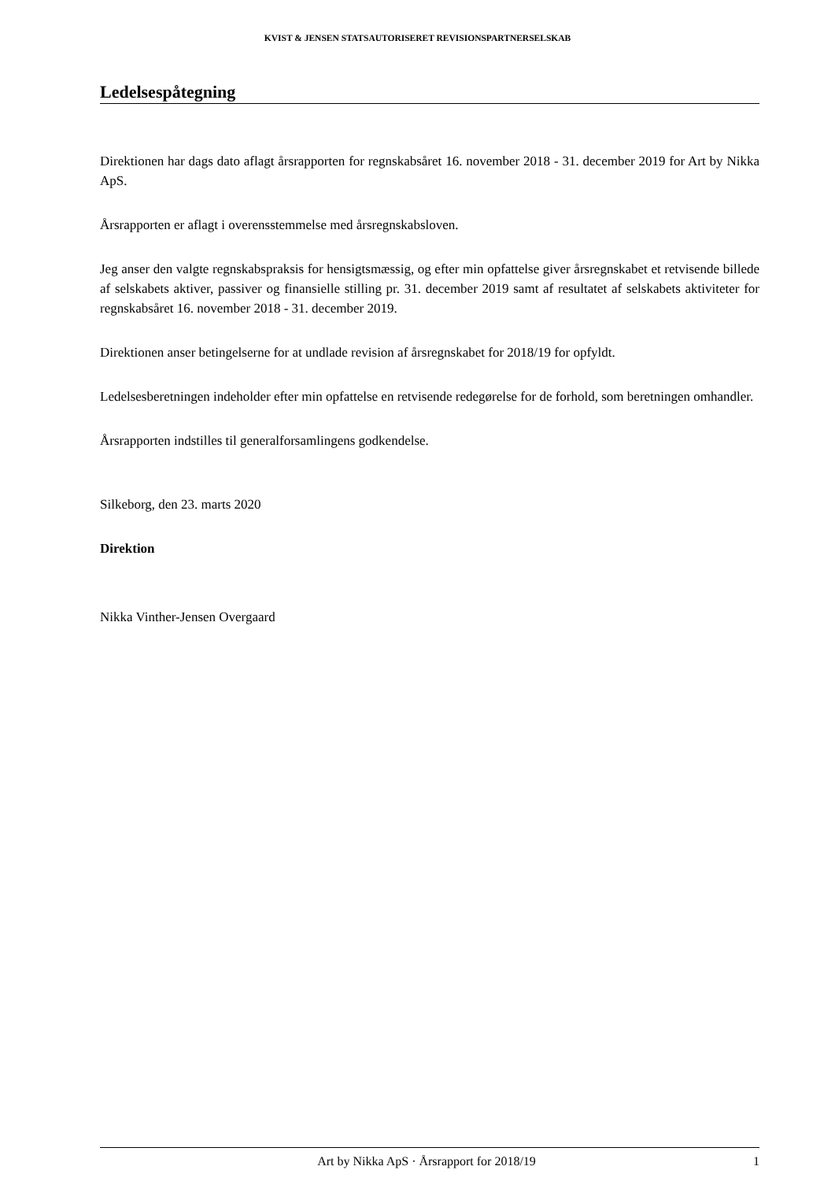KVIST & JENSEN STATSAUTORISERET REVISIONSPARTNERSELSKAB
Ledelsespåtegning
Direktionen har dags dato aflagt årsrapporten for regnskabsåret 16. november 2018 - 31. december 2019 for Art by Nikka ApS.
Årsrapporten er aflagt i overensstemmelse med årsregnskabsloven.
Jeg anser den valgte regnskabspraksis for hensigtsmæssig, og efter min opfattelse giver årsregnskabet et retvisende billede af selskabets aktiver, passiver og finansielle stilling pr. 31. december 2019 samt af resultatet af selskabets aktiviteter for regnskabsåret 16. november 2018 - 31. december 2019.
Direktionen anser betingelserne for at undlade revision af årsregnskabet for 2018/19 for opfyldt.
Ledelsesberetningen indeholder efter min opfattelse en retvisende redegørelse for de forhold, som beretningen omhandler.
Årsrapporten indstilles til generalforsamlingens godkendelse.
Silkeborg, den 23. marts 2020
Direktion
Nikka Vinther-Jensen Overgaard
Art by Nikka ApS · Årsrapport for 2018/19 1